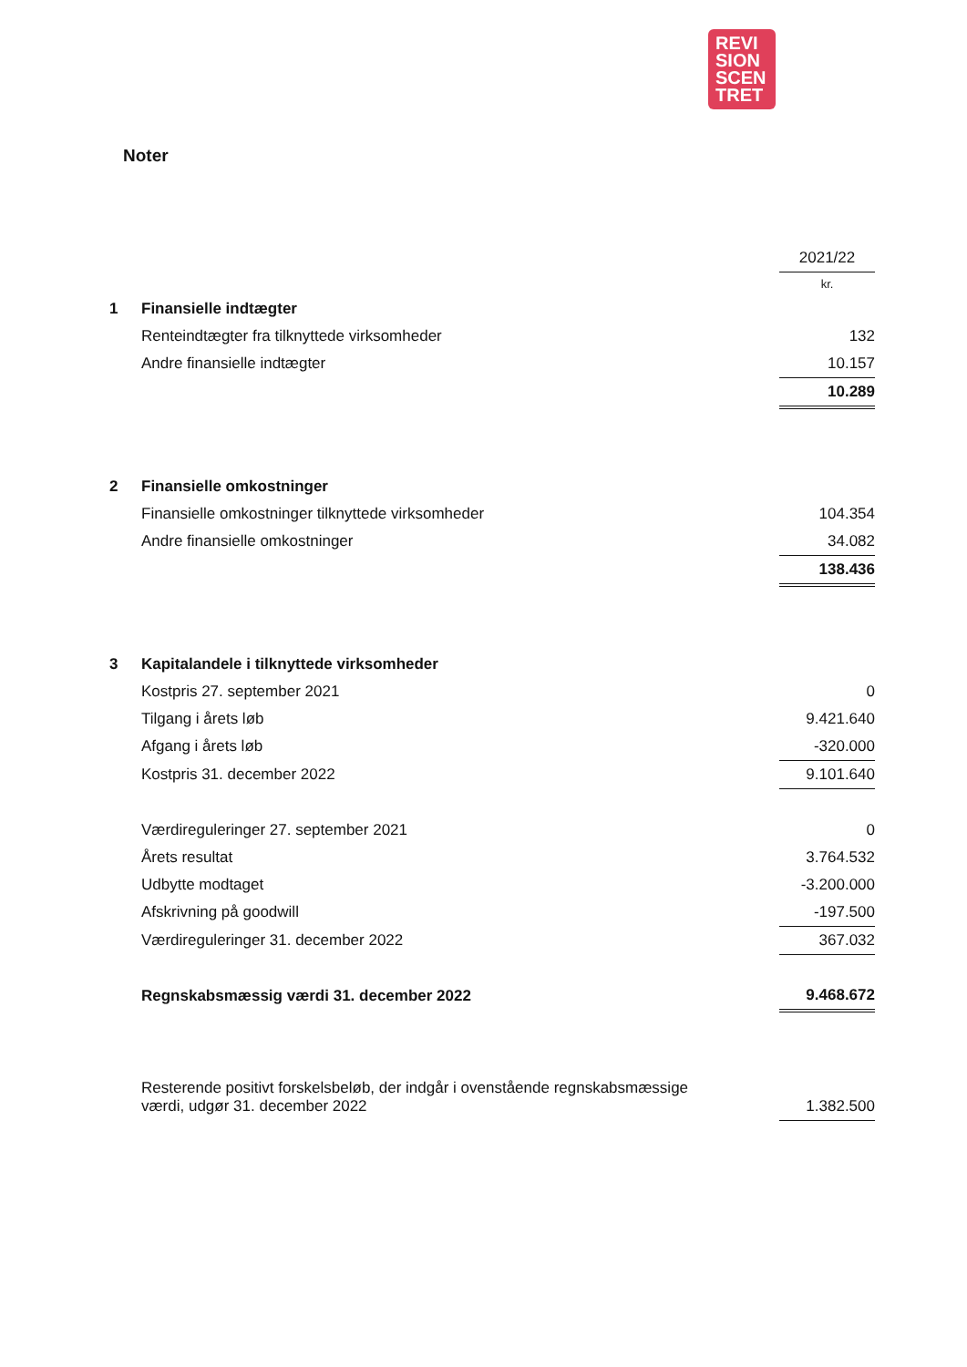REVI
SION
SCEN
TRET
Noter
| | | 2021/22 |
| | | kr. |
| 1 | Finansielle indtægter | |
| | Renteindtægter fra tilknyttede virksomheder | 132 |
| | Andre finansielle indtægter | 10.157 |
| | | 10.289 |
| 2 | Finansielle omkostninger | |
| | Finansielle omkostninger tilknyttede virksomheder | 104.354 |
| | Andre finansielle omkostninger | 34.082 |
| | | 138.436 |
| 3 | Kapitalandele i tilknyttede virksomheder | |
| | Kostpris 27. september 2021 | 0 |
| | Tilgang i årets løb | 9.421.640 |
| | Afgang i årets løb | -320.000 |
| | Kostpris 31. december 2022 | 9.101.640 |
| | Værdireguleringer 27. september 2021 | 0 |
| | Årets resultat | 3.764.532 |
| | Udbytte modtaget | -3.200.000 |
| | Afskrivning på goodwill | -197.500 |
| | Værdireguleringer 31. december 2022 | 367.032 |
| | Regnskabsmæssig værdi 31. december 2022 | 9.468.672 |
| | Resterende positivt forskelsbeløb, der indgår i ovenstående regnskabsmæssige værdi, udgør 31. december 2022 | 1.382.500 |